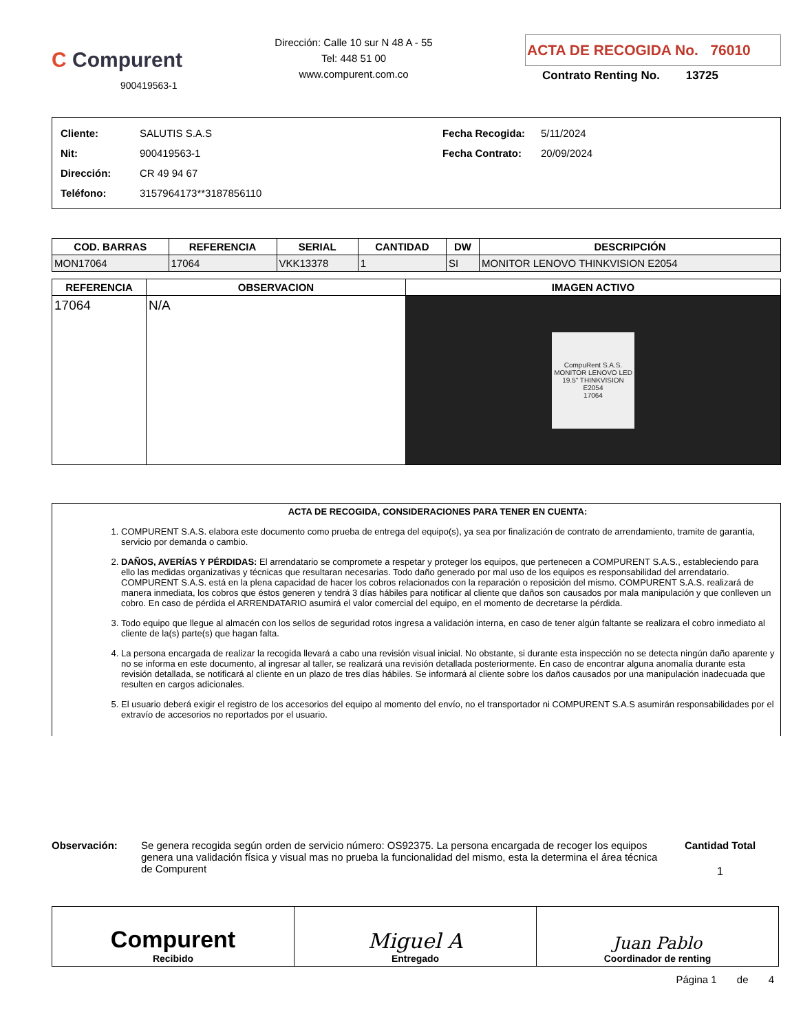C Compurent
900419563-1
Dirección: Calle 10 sur N 48 A - 55
Tel: 448 51 00
www.compurent.com.co
ACTA DE RECOGIDA No. 76010
Contrato Renting No. 13725
Cliente:
Nit:
Dirección:
Teléfono:
SALUTIS S.A.S
900419563-1
CR 49 94 67
3157964173**3187856110
Fecha Recogida:
Fecha Contrato:
5/11/2024
20/09/2024
| COD. BARRAS | REFERENCIA | SERIAL | CANTIDAD | DW | DESCRIPCIÓN |
| --- | --- | --- | --- | --- | --- |
| MON17064 | 17064 | VKK13378 | 1 | SI | MONITOR LENOVO THINKVISION E2054 |
| REFERENCIA | OBSERVACION | IMAGEN ACTIVO |
| --- | --- | --- |
| 17064 | N/A | CompuRent S.A.S. MONITOR LENOVO LED 19.5" THINKVISION E2054 17064 |
ACTA DE RECOGIDA, CONSIDERACIONES PARA TENER EN CUENTA:
1. COMPURENT S.A.S. elabora este documento como prueba de entrega del equipo(s), ya sea por finalización de contrato de arrendamiento, tramite de garantía, servicio por demanda o cambio.
2. DAÑOS, AVERÍAS Y PÉRDIDAS: El arrendatario se compromete a respetar y proteger los equipos, que pertenecen a COMPURENT S.A.S., estableciendo para ello las medidas organizativas y técnicas que resultaran necesarias. Todo daño generado por mal uso de los equipos es responsabilidad del arrendatario. COMPURENT S.A.S. está en la plena capacidad de hacer los cobros relacionados con la reparación o reposición del mismo. COMPURENT S.A.S. realizará de manera inmediata, los cobros que éstos generen y tendrá 3 días hábiles para notificar al cliente que daños son causados por mala manipulación y que conlleven un cobro. En caso de pérdida el ARRENDATARIO asumirá el valor comercial del equipo, en el momento de decretarse la pérdida.
3. Todo equipo que llegue al almacén con los sellos de seguridad rotos ingresa a validación interna, en caso de tener algún faltante se realizara el cobro inmediato al cliente de la(s) parte(s) que hagan falta.
4. La persona encargada de realizar la recogida llevará a cabo una revisión visual inicial. No obstante, si durante esta inspección no se detecta ningún daño aparente y no se informa en este documento, al ingresar al taller, se realizará una revisión detallada posteriormente. En caso de encontrar alguna anomalía durante esta revisión detallada, se notificará al cliente en un plazo de tres días hábiles. Se informará al cliente sobre los daños causados por una manipulación inadecuada que resulten en cargos adicionales.
5. El usuario deberá exigir el registro de los accesorios del equipo al momento del envío, no el transportador ni COMPURENT S.A.S asumirán responsabilidades por el extravío de accesorios no reportados por el usuario.
Observación: Se genera recogida según orden de servicio número: OS92375. La persona encargada de recoger los equipos genera una validación física y visual mas no prueba la funcionalidad del mismo, esta la determina el área técnica de Compurent
Cantidad Total
1
| Compurent Recibido | Miguel A Entregado | Juan Pablo Coordinador de renting |
Página 1 de 4